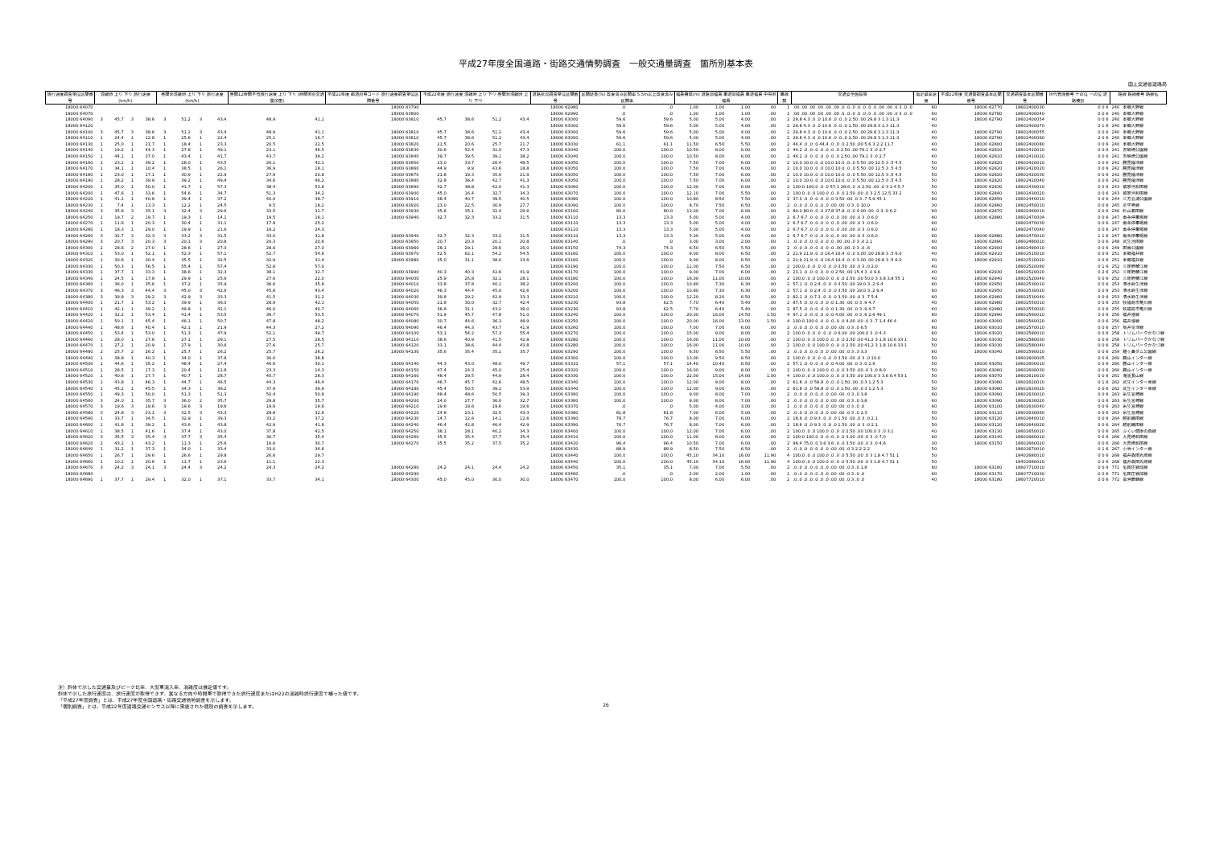平成27年度全国道路・街路交通情勢調査　一般交通量調査　箇所別基本表
国土交通省道路局
| 旅行速度調査単位区間番号 | 混雑時 上り 下り 旅行速度(km/h) | | | | 昼間非混雑時 上り 下り 旅行速度(km/h) | | | | 昼間12時間平均旅行速度 上り 下り (時間帯別交通量加重) | | 平成22年度 都道府県コード 旅行速度調査単位区間番号 | 平成22年度 旅行速度 混雑時 上り 下り 昼間非混雑時 上り 下り | | | | 道路状況調査単位区間番号 | 区間延長(%) 改良済み区間率 5.5m以上改良済み区間率 | | 幅員構成(m) 道路部幅員 車道部幅員 車道幅員 中央帯幅員 | | | | 車線数 | 交通安全施設等 | 指定最高速度 | 平成22年度 交通量調査基本区間番号 | 交通調査基本区間番号 | 世代管理番号 十の位 一の位 道路種別 | 路線 路線番号 路線名 | |
| --- | --- | --- | --- | --- | --- | --- | --- | --- | --- | --- | --- | --- | --- | --- | --- | --- | --- | --- | --- | --- | --- | --- | --- | --- | --- | --- | --- | --- | --- | --- |
| 18000 64070 | | | | | | | | | | | 18000 63790 | | | | | 18000 62980 | .0 | .0 | 1.00 | 1.00 | 1.00 | .00 | 1 | .00 .00 .00 .00 .00 .00 .0 .0 .0 .0 .0 .0 .0 .00 .00 .0 3 .0 .0 | 60 | 18000 62770 | 18602400030 | 0 0 6 | 240 | 本郷大野線 |
| 18000 64070 | | | | | | | | | | | 18000 63800 | | | | | 18000 62990 | .0 | .0 | 1.00 | 1.00 | 1.00 | .00 | 1 | .00 .00 .00 .00 .00 .00 .0 .0 .0 .0 .0 .0 .0 .00 .00 .0 3 .0 .0 | 60 | 18000 62780 | 18602400040 | 0 0 6 | 240 | 本郷大野線 |
| 18000 64090 | 3 | 45.7 | 3 | 38.6 | 3 | 51.2 | 3 | 43.4 | 48.9 | 41.1 | 18000 63810 | 45.7 | 38.6 | 51.2 | 43.4 | 18000 63000 | 59.6 | 59.6 | 5.00 | 5.00 | 4.00 | .00 | 2 | 29.8 4.3 .0 .0 10.6 .0 .0 .0 2.50 .00 29.8 3 1.3 11.3 | 40 | 18000 62790 | 18602400054 | 0 0 6 | 240 | 本郷大野線 |
| 18000 64120 | | | | | | | | | | | | | | | | 18000 63000 | 59.6 | 59.6 | 5.00 | 5.00 | 4.00 | .00 | 2 | 29.8 4.3 .0 .0 10.6 .0 .0 .0 2.50 .00 29.8 3 1.3 11.3 | 40 | | 18602400070 | 0 1 6 | 240 | 本郷大野線 |
| 18000 64100 | 3 | 45.7 | 3 | 38.6 | 3 | 51.2 | 3 | 43.4 | 48.9 | 41.1 | 18000 63810 | 45.7 | 38.6 | 51.2 | 43.4 | 18000 63000 | 59.6 | 59.6 | 5.00 | 5.00 | 4.00 | .00 | 2 | 29.8 4.3 .0 .0 10.6 .0 .0 .0 2.50 .00 29.8 3 1.3 11.3 | 40 | 18000 62790 | 18602400055 | 0 0 6 | 240 | 本郷大野線 |
| 18000 64110 | 1 | 24.4 | 1 | 12.8 | 1 | 25.6 | 1 | 22.4 | 25.1 | 16.7 | 18000 63810 | 45.7 | 38.6 | 51.2 | 43.4 | 18000 63000 | 59.6 | 59.6 | 5.00 | 5.00 | 4.00 | .00 | 2 | 29.8 4.3 .0 .0 10.6 .0 .0 .0 2.50 .00 29.8 3 1.3 11.3 | 40 | 18000 62790 | 18602400060 | 2 0 6 | 240 | 本郷大野線 |
| 18000 64130 | 1 | 25.0 | 1 | 21.7 | 1 | 18.4 | 1 | 23.3 | 20.5 | 22.5 | 18000 63820 | 21.5 | 20.6 | 25.7 | 21.7 | 18000 63030 | 61.1 | 61.1 | 11.50 | 6.50 | 5.50 | .00 | 2 | 44.4 .0 .0 .0 44.4 .0 .0 .0 2.50 .00 5.6 3 2.2 11.7 | 40 | 18000 62800 | 18602400080 | 0 0 6 | 240 | 本郷大野線 |
| 18000 64140 | 1 | 19.2 | 1 | 44.3 | 1 | 27.8 | 1 | 49.1 | 23.1 | 46.5 | 18000 63830 | 30.6 | 52.4 | 31.0 | 47.3 | 18000 63040 | 100.0 | 100.0 | 10.50 | 8.00 | 6.00 | .00 | 2 | 44.2 .0 .0 .0 .0 .0 .0 .0 2.50 .00 79.1 3 .0 2.7 | 40 | 18000 62810 | 18602410010 | 0 0 6 | 241 | 赤礁崎公園線 |
| 18000 64150 | 1 | 44.1 | 1 | 37.0 | 1 | 43.4 | 1 | 41.7 | 43.7 | 39.2 | 18000 63840 | 39.7 | 39.5 | 39.1 | 38.2 | 18000 63040 | 100.0 | 100.0 | 10.50 | 8.00 | 6.00 | .00 | 2 | 44.2 .0 .0 .0 .0 .0 .0 .0 2.50 .00 79.1 3 .0 2.7 | 40 | 18000 62810 | 18602410020 | 0 0 6 | 241 | 赤礁崎公園線 |
| 18000 64160 | 1 | 23.2 | 1 | 39.2 | 1 | 28.0 | 1 | 43.5 | 26.1 | 42.1 | 18000 63850 | 23.0 | 33.7 | 26.4 | 48.5 | 18000 63050 | 100.0 | 100.0 | 7.50 | 7.00 | 6.00 | .00 | 2 | 10.0 10.0 .0 .0 10.0 10.0 .0 .0 5.50 .00 12.5 3 .5 4.5 | 50 | 18000 62820 | 18602420010 | 0 0 6 | 242 | 勝見稲津線 |
| 18000 64170 | 1 | 34.1 | 1 | 10.4 | 1 | 38.5 | 1 | 26.1 | 36.9 | 18.1 | 18000 63860 | 44.9 | 9.9 | 43.6 | 18.8 | 18000 63050 | 100.0 | 100.0 | 7.50 | 7.00 | 6.00 | .00 | 2 | 10.0 10.0 .0 .0 10.0 10.0 .0 .0 5.50 .00 12.5 3 .5 4.5 | 50 | 18000 62820 | 18602420020 | 0 0 6 | 242 | 勝見稲津線 |
| 18000 64180 | 1 | 23.0 | 1 | 17.1 | 1 | 30.9 | 1 | 22.9 | 27.6 | 20.8 | 18000 63870 | 21.8 | 19.3 | 35.6 | 21.9 | 18000 63050 | 100.0 | 100.0 | 7.50 | 7.00 | 6.00 | .00 | 2 | 10.0 10.0 .0 .0 10.0 10.0 .0 .0 5.50 .00 12.5 3 .5 4.5 | 50 | 18000 62820 | 18602420030 | 0 0 6 | 242 | 勝見稲津線 |
| 18000 64190 | 1 | 28.2 | 1 | 39.9 | 1 | 39.2 | 1 | 49.4 | 34.6 | 46.2 | 18000 63880 | 32.8 | 36.4 | 42.7 | 41.3 | 18000 63050 | 100.0 | 100.0 | 7.50 | 7.00 | 6.00 | .00 | 2 | 10.0 10.0 .0 .0 10.0 10.0 .0 .0 5.50 .00 12.5 3 .5 4.5 | 50 | 18000 62820 | 18602420040 | 0 0 6 | 242 | 勝見稲津線 |
| 18000 64200 | 1 | 35.0 | 1 | 50.0 | 1 | 41.7 | 1 | 57.3 | 38.4 | 53.8 | 18000 63890 | 42.7 | 38.8 | 42.0 | 41.3 | 18000 63060 | 100.0 | 100.0 | 12.00 | 7.00 | 6.00 | .00 | 2 | 100.0 100.0 .0 .0 57.1 28.6 .0 .0 2.50 .00 .0 3 1.4 5.7 | 50 | 18000 62830 | 18602430010 | 0 0 6 | 243 | 領家河和田線 |
| 18000 64200 | 1 | 47.6 | 1 | 33.6 | 1 | 54.6 | 1 | 34.7 | 51.3 | 34.2 | 18000 63900 | 45.0 | 16.4 | 32.7 | 34.3 | 18000 63070 | 100.0 | 100.0 | 12.10 | 7.00 | 5.50 | .00 | 2 | 100.0 .0 .0 100.0 .0 .0 .0 2.50 .00 .0 3 2.5 12.5 33 2 | 50 | 18000 62840 | 18602430020 | 0 0 6 | 243 | 領家河和田線 |
| 18000 64220 | 1 | 41.1 | 1 | 40.8 | 1 | 39.4 | 1 | 37.2 | 40.0 | 38.7 | 18000 63910 | 38.4 | 40.7 | 39.5 | 40.5 | 18000 63080 | 100.0 | 100.0 | 10.80 | 8.50 | 7.50 | .00 | 2 | 37.0 .0 .0 .0 .0 .0 .0 3.50 .00 .0 3 .7 5.9 45 1 | 60 | 18000 62850 | 18602440010 | 0 0 6 | 244 | 三方五湖公園線 |
| 18000 64230 | 1 | 7.4 | 1 | 13.3 | 1 | 12.2 | 1 | 24.5 | 9.5 | 18.2 | 18000 63920 | 23.0 | 22.5 | 30.9 | 27.7 | 18000 63090 | 100.0 | 100.0 | 8.70 | 7.50 | 6.50 | .00 | 2 | .0 .0 .0 .0 .0 .0 .0 .00 .00 .0 3 .0 10.0 | 30 | 18000 62860 | 18602450010 | 0 0 6 | 245 | 永平寺線 |
| 18000 64240 | 3 | 35.6 | 3 | 35.1 | 3 | 32.4 | 3 | 29.6 | 33.5 | 31.7 | 18000 63930 | 35.6 | 35.1 | 32.4 | 29.6 | 18000 63100 | 80.0 | 80.0 | 13.00 | 7.00 | 6.00 | .00 | 2 | 80.0 80.0 .0 .0 37.8 37.8 .0 .0 4.00 .00 .0 3 .0 6.2 | 60 | 18000 62870 | 18602460010 | 0 0 6 | 246 | 杉山兼田線 |
| 18000 64250 | 1 | 19.7 | 2 | 19.7 | 1 | 19.3 | 1 | 14.1 | 19.5 | 16.1 | 18000 63940 | 32.7 | 32.3 | 33.2 | 31.5 | 18000 63110 | 13.3 | 13.3 | 5.00 | 5.00 | 4.00 | .00 | 2 | 6.7 6.7 .0 .0 .0 .0 .0 .0 .00 .00 .0 3 .0 6.0 | 60 | 18000 62880 | 18602470004 | 0 0 6 | 247 | 南条停車場線 |
| 18000 64270 | 1 | 11.6 | 1 | 20.3 | 1 | 30.4 | 1 | 31.1 | 17.8 | 25.2 | | | | | | 18000 63110 | 13.3 | 13.3 | 5.00 | 5.00 | 4.00 | .00 | 2 | 6.7 6.7 .0 .0 .0 .0 .0 .0 .00 .00 .0 3 .0 6.0 | 60 | | 18602470030 | 0 0 6 | 247 | 南条停車場線 |
| 18000 64280 | 1 | 18.3 | 1 | 29.0 | 1 | 19.9 | 1 | 21.6 | 19.2 | 24.3 | | | | | | 18000 63110 | 13.3 | 13.3 | 5.00 | 5.00 | 4.00 | .00 | 2 | 6.7 6.7 .0 .0 .0 .0 .0 .0 .00 .00 .0 3 .0 6.0 | 60 | | 18602470040 | 0 0 6 | 247 | 南条停車場線 |
| 18000 64260 | 3 | 32.7 | 3 | 32.3 | 3 | 33.2 | 3 | 31.5 | 33.0 | 31.8 | 18000 63940 | 32.7 | 32.3 | 33.2 | 31.5 | 18000 63110 | 13.3 | 13.3 | 5.00 | 5.00 | 4.00 | .00 | 2 | 6.7 6.7 .0 .0 .0 .0 .0 .0 .00 .00 .0 3 .0 6.0 | 60 | 18000 62880 | 18602470010 | 1 1 6 | 247 | 南条停車場線 |
| 18000 64290 | 3 | 20.7 | 3 | 20.3 | 3 | 20.1 | 3 | 20.8 | 20.3 | 20.6 | 18000 63950 | 20.7 | 20.3 | 20.1 | 20.8 | 18000 63140 | .0 | .0 | 3.00 | 3.00 | 2.00 | .00 | 1 | .0 .0 .0 .0 .0 .0 .0 .0 .00 .00 .0 3 .0 2.1 | 60 | 18000 62890 | 18602480010 | 0 0 6 | 248 | 武生池田線 |
| 18000 64300 | 2 | 28.6 | 2 | 27.0 | 1 | 28.6 | 1 | 27.0 | 28.6 | 27.0 | 18000 63960 | 28.1 | 29.1 | 28.6 | 26.0 | 18000 63150 | 74.3 | 74.3 | 6.50 | 6.50 | 5.50 | .00 | 2 | .0 .0 .0 .0 .0 .0 .0 .0 .00 .00 .0 3 .0 .6 | 60 | 18000 62900 | 18602490010 | 0 0 6 | 249 | 田烏公園線 |
| 18000 64310 | 1 | 53.0 | 1 | 52.1 | 1 | 52.3 | 1 | 57.1 | 52.7 | 54.6 | 18000 63970 | 52.5 | 62.1 | 54.2 | 54.5 | 18000 63160 | 100.0 | 100.0 | 9.00 | 8.00 | 6.50 | .00 | 2 | 21.9 21.9 .0 .0 16.4 16.4 .0 .0 3.00 .00 28.8 3 .5 6.0 | 40 | 18000 62910 | 18602510010 | 0 0 6 | 251 | 本郷福井線 |
| 18000 64320 | 1 | 30.6 | 1 | 30.4 | 1 | 35.5 | 1 | 32.5 | 32.9 | 31.4 | 18000 63980 | 35.0 | 31.1 | 38.0 | 33.6 | 18000 63160 | 100.0 | 100.0 | 9.00 | 8.00 | 6.50 | .00 | 2 | 21.9 21.9 .0 .0 16.4 16.4 .0 .0 3.00 .00 28.8 3 .5 6.0 | 40 | 18000 62910 | 18602510020 | 0 0 6 | 251 | 本郷福井線 |
| 18000 64330 | 1 | 50.3 | 1 | 56.5 | 1 | 55.4 | 1 | 57.4 | 52.6 | 57.0 | | | | | | 18000 63190 | 100.0 | 100.0 | 11.00 | 7.50 | 6.50 | .00 | 2 | 100.0 .0 .0 .0 .0 .0 .0 3.50 .00 .0 3 .0 2.0 | 40 | | 18602520060 | 0 1 6 | 252 | 三尾野鯖江線 |
| 18000 64330 | 1 | 37.7 | 1 | 33.3 | 1 | 38.6 | 1 | 32.3 | 38.1 | 32.7 | 18000 63990 | 40.3 | 40.3 | 42.6 | 41.9 | 18000 63170 | 100.0 | 100.0 | 9.00 | 7.00 | 6.00 | .00 | 2 | 23.1 .0 .0 .0 .0 .0 .0 2.50 .00 15.4 3 .0 9.6 | 40 | 18000 62930 | 18602520020 | 0 2 6 | 252 | 三尾野鯖江線 |
| 18000 64340 | 1 | 24.5 | 1 | 17.8 | 1 | 29.9 | 1 | 25.6 | 27.6 | 22.0 | 18000 64000 | 25.9 | 25.8 | 32.1 | 28.1 | 18000 63180 | 100.0 | 100.0 | 16.00 | 11.00 | 10.00 | .00 | 2 | 100.0 .0 .0 100.0 .0 .0 .0 2.50 .00 50.0 3 3.8 3.8 55 1 | 40 | 18000 62940 | 18602520040 | 0 0 6 | 252 | 三尾野鯖江線 |
| 18000 64360 | 1 | 36.0 | 1 | 35.6 | 1 | 37.2 | 1 | 35.9 | 36.6 | 35.8 | 18000 64010 | 33.8 | 37.8 | 40.1 | 38.2 | 18000 63200 | 100.0 | 100.0 | 10.80 | 7.30 | 6.30 | .00 | 2 | 57.1 .0 .0 2.4 .0 .0 .0 3.50 .00 19.0 3 .2 6.4 | 60 | 18000 62950 | 18602530010 | 0 0 6 | 253 | 清水麻生津線 |
| 18000 64370 | 3 | 46.3 | 3 | 44.4 | 3 | 45.0 | 3 | 42.6 | 45.6 | 43.4 | 18000 64020 | 46.3 | 44.4 | 45.0 | 42.6 | 18000 63200 | 100.0 | 100.0 | 10.80 | 7.30 | 6.30 | .00 | 2 | 57.1 .0 .0 2.4 .0 .0 .0 3.50 .00 19.0 3 .2 6.4 | 60 | 18000 62950 | 18602530020 | 0 0 6 | 253 | 清水麻生津線 |
| 18000 64380 | 3 | 39.8 | 3 | 29.2 | 3 | 42.9 | 3 | 33.3 | 41.5 | 31.2 | 18000 64030 | 39.8 | 29.2 | 42.9 | 33.3 | 18000 63210 | 100.0 | 100.0 | 12.20 | 8.20 | 6.50 | .00 | 2 | 82.1 .0 .0 7.1 .0 .0 .0 3.50 .00 .0 3 .7 5.4 | 60 | 18000 62960 | 18602530040 | 0 0 6 | 253 | 清水麻生津線 |
| 18000 64400 | 1 | 21.7 | 1 | 53.2 | 1 | 39.9 | 1 | 36.0 | 28.9 | 42.1 | 18000 64050 | 21.8 | 30.0 | 32.7 | 42.4 | 18000 63230 | 93.8 | 62.5 | 7.70 | 6.40 | 5.40 | .00 | 2 | 87.5 .0 .0 .0 .0 .0 .0 1.30 .00 .0 3 .9 4.7 | 40 | 18000 62980 | 18602550010 | 0 0 6 | 255 | 牧福島市荒川線 |
| 18000 64410 | 1 | 42.1 | 1 | 39.2 | 1 | 49.8 | 1 | 42.1 | 46.0 | 40.7 | 18000 64060 | 36.6 | 31.1 | 43.2 | 36.0 | 18000 63230 | 93.8 | 62.5 | 7.70 | 6.40 | 5.40 | .00 | 2 | 87.5 .0 .0 .0 .0 .0 .0 1.30 .00 .0 3 .9 4.7 | 40 | 18000 62980 | 18602550020 | 0 0 6 | 255 | 牧福島市荒川線 |
| 18000 64420 | 1 | 32.2 | 1 | 53.4 | 1 | 41.4 | 1 | 53.5 | 36.7 | 53.5 | 18000 64070 | 51.9 | 45.7 | 47.8 | 51.0 | 18000 63240 | 100.0 | 100.0 | 20.00 | 16.00 | 14.50 | 1.50 | 4 | 97.1 .0 .0 .0 .0 .0 .0 4.00 .00 .0 3 .6 2.6 49 1 | 60 | 18000 62990 | 18602560010 | 0 0 6 | 256 | 福井港線 |
| 18000 64420 | 1 | 50.1 | 1 | 45.4 | 1 | 46.1 | 1 | 50.7 | 47.8 | 48.2 | 18000 64080 | 30.7 | 44.6 | 36.3 | 48.9 | 18000 63250 | 100.0 | 100.0 | 20.00 | 16.00 | 13.00 | 1.50 | 4 | 100.0 100.0 .0 .0 .0 .0 .0 4.00 .00 .0 3 .7 1.4 46 4 | 60 | 18000 63000 | 18602560020 | 0 0 6 | 256 | 福井港線 |
| 18000 64440 | 1 | 48.6 | 1 | 40.4 | 1 | 42.1 | 1 | 21.9 | 44.3 | 27.2 | 18000 64090 | 46.4 | 44.3 | 43.7 | 41.9 | 18000 63260 | 100.0 | 100.0 | 7.00 | 7.00 | 6.00 | .00 | 2 | .0 .0 .0 .0 .0 .0 .0 .00 .00 .0 3 .0 6.5 | 60 | 18000 63010 | 18602570010 | 0 0 6 | 257 | 坂井金津線 |
| 18000 64450 | 1 | 53.4 | 1 | 53.0 | 1 | 51.3 | 1 | 47.9 | 52.1 | 49.7 | 18000 64100 | 53.1 | 54.2 | 57.3 | 55.4 | 18000 63270 | 100.0 | 100.0 | 15.00 | 9.00 | 8.00 | .00 | 2 | 100.0 .0 .0 .0 .0 .0 .0 6.00 .00 100.0 3 .0 4.3 | 60 | 18000 63020 | 18602580010 | 0 0 6 | 258 | トリムパークかなづ線 |
| 18000 64460 | 1 | 28.0 | 1 | 27.6 | 1 | 27.1 | 1 | 29.1 | 27.5 | 28.5 | 18000 64110 | 38.6 | 40.9 | 41.5 | 42.8 | 18000 63280 | 100.0 | 100.0 | 16.00 | 11.00 | 10.00 | .00 | 2 | 100.0 .0 .0 100.0 .0 .0 .0 2.50 .00 41.2 3 1.8 10.6 33 1 | 50 | 18000 63030 | 18602580030 | 0 0 6 | 258 | トリムパークかなづ線 |
| 18000 64470 | 1 | 27.2 | 1 | 20.9 | 1 | 27.9 | 1 | 30.6 | 27.6 | 25.7 | 18000 64120 | 33.1 | 38.6 | 44.4 | 43.8 | 18000 63280 | 100.0 | 100.0 | 16.00 | 11.00 | 10.00 | .00 | 2 | 100.0 .0 .0 100.0 .0 .0 .0 2.50 .00 41.2 3 1.8 10.6 33 1 | 50 | 18000 63030 | 18602580040 | 0 0 6 | 258 | トリムパークかなづ線 |
| 18000 64480 | 2 | 25.7 | 2 | 26.2 | 1 | 25.7 | 1 | 26.2 | 25.7 | 26.2 | 18000 64130 | 35.6 | 35.4 | 35.1 | 35.7 | 18000 63290 | 100.0 | 100.0 | 6.50 | 6.50 | 5.50 | .00 | 2 | .0 .0 .0 .0 .0 .0 .0 .00 .00 .0 3 .3 3.3 | 60 | 18000 63040 | 18602590010 | 0 0 6 | 259 | 龍ヶ鼻ダム公園線 |
| 18000 64490 | 1 | 38.8 | 1 | 40.3 | 1 | 34.0 | 1 | 37.8 | 36.0 | 38.8 | | | | | | 18000 63300 | 100.0 | 100.0 | 13.00 | 9.50 | 6.50 | .00 | 2 | 100.0 .0 .0 .0 .0 .0 .0 3.50 .00 .0 3 .0 10.0 | 50 | | 18602600005 | 0 0 6 | 260 | 勝山インター線 |
| 18000 64500 | 1 | 44.6 | 1 | 35.2 | 1 | 48.4 | 1 | 27.4 | 46.6 | 30.1 | 18000 64140 | 44.3 | 43.0 | 48.0 | 49.7 | 18000 63310 | 57.1 | 57.1 | 14.40 | 10.40 | 6.50 | .00 | 2 | 57.1 .0 .0 .0 .0 .0 .0 4.00 .00 .0 3 .0 2.9 | 50 | 18000 63050 | 18602600010 | 0 0 6 | 260 | 勝山インター線 |
| 18000 64510 | 1 | 28.5 | 1 | 17.3 | 1 | 20.4 | 1 | 12.8 | 23.3 | 14.3 | 18000 64150 | 47.4 | 24.3 | 45.0 | 25.4 | 18000 63320 | 100.0 | 100.0 | 16.00 | 9.00 | 8.00 | .00 | 2 | 100.0 .0 .0 100.0 .0 .0 .0 3.50 .00 .0 3 .0 8.0 | 50 | 18000 63060 | 18602600030 | 0 0 6 | 260 | 勝山インター線 |
| 18000 64520 | 1 | 40.6 | 1 | 27.7 | 1 | 40.7 | 1 | 28.7 | 40.7 | 28.3 | 18000 64160 | 48.4 | 29.5 | 44.9 | 28.4 | 18000 63330 | 100.0 | 100.0 | 22.00 | 15.00 | 14.00 | 1.00 | 4 | 100.0 .0 .0 100.0 .0 .0 .0 3.50 .00 100.0 3 3.6 6.4 53 1 | 50 | 18000 63070 | 18602610010 | 0 0 6 | 261 | 滝波長山線 |
| 18000 64530 | 1 | 43.8 | 1 | 46.3 | 1 | 44.7 | 1 | 46.5 | 44.3 | 46.4 | 18000 64170 | 46.7 | 45.7 | 42.6 | 48.5 | 18000 63340 | 100.0 | 100.0 | 12.00 | 9.00 | 8.00 | .00 | 2 | 61.8 .0 .0 58.8 .0 .0 .0 1.50 .00 .0 3 1.2 5.3 | 50 | 18000 63080 | 18602620010 | 0 1 6 | 262 | 武生インター東線 |
| 18000 64540 | 1 | 45.2 | 1 | 45.5 | 1 | 34.3 | 1 | 36.2 | 37.9 | 39.9 | 18000 64180 | 45.4 | 50.5 | 39.1 | 53.9 | 18000 63340 | 100.0 | 100.0 | 12.00 | 9.00 | 8.00 | .00 | 2 | 61.8 .0 .0 58.8 .0 .0 .0 1.50 .00 .0 3 1.2 5.3 | 50 | 18000 63080 | 18602620020 | 0 0 6 | 262 | 武生インター東線 |
| 18000 64550 | 1 | 49.3 | 1 | 50.0 | 1 | 51.3 | 1 | 51.3 | 50.4 | 50.8 | 18000 64190 | 48.4 | 48.6 | 50.5 | 39.3 | 18000 63360 | 100.0 | 100.0 | 9.00 | 8.00 | 7.00 | .00 | 2 | .0 .0 .0 .0 .0 .0 .0 .00 .00 .0 3 .0 3.8 | 60 | 18000 63090 | 18602630010 | 0 0 6 | 263 | 糸生宮崎線 |
| 18000 64560 | 3 | 24.0 | 1 | 35.7 | 3 | 36.0 | 2 | 35.7 | 29.8 | 35.7 | 18000 64200 | 24.0 | 27.7 | 36.0 | 32.7 | 18000 63360 | 100.0 | 100.0 | 9.00 | 8.00 | 7.00 | .00 | 2 | .0 .0 .0 .0 .0 .0 .0 .00 .00 .0 3 .0 3.8 | 60 | 18000 63090 | 18602630020 | 0 0 6 | 263 | 糸生宮崎線 |
| 18000 64570 | 3 | 19.6 | 3 | 19.6 | 3 | 19.6 | 3 | 19.6 | 19.6 | 19.6 | 18000 64210 | 19.6 | 19.6 | 19.6 | 19.6 | 18000 63370 | .0 | .0 | 5.00 | 4.00 | 3.00 | .00 | 1 | .0 .0 .0 .0 .0 .0 .0 .00 .00 .0 3 .0 .0 | 60 | 18000 63100 | 18602630040 | 0 0 6 | 263 | 糸生宮崎線 |
| 18000 64580 | 3 | 24.8 | 3 | 23.1 | 3 | 32.5 | 3 | 43.3 | 28.8 | 32.6 | 18000 64220 | 24.8 | 23.1 | 32.5 | 43.3 | 18000 63380 | 81.8 | 81.8 | 7.00 | 6.00 | 5.00 | .00 | 2 | .0 .0 .0 .0 .0 .0 .0 .00 .00 .0 3 .0 2.3 | 50 | 18000 63110 | 18602630060 | 0 0 6 | 263 | 糸生宮崎線 |
| 18000 64590 | 1 | 33.7 | 1 | 34.5 | 1 | 32.9 | 1 | 39.3 | 33.2 | 37.2 | 18000 64230 | 14.7 | 12.6 | 14.1 | 12.6 | 18000 63390 | 76.7 | 76.7 | 8.00 | 7.00 | 6.00 | .00 | 2 | 18.6 .0 .0 9.3 .0 .0 .0 1.50 .00 .0 3 .0 2.1 | 50 | 18000 63120 | 18602640010 | 0 0 6 | 264 | 越前織田線 |
| 18000 64600 | 1 | 41.8 | 1 | 39.2 | 1 | 43.6 | 1 | 43.8 | 42.9 | 41.8 | 18000 64240 | 46.4 | 42.8 | 46.4 | 42.9 | 18000 63390 | 76.7 | 76.7 | 8.00 | 7.00 | 6.00 | .00 | 2 | 18.6 .0 .0 9.3 .0 .0 .0 1.50 .00 .0 3 .0 2.1 | 50 | 18000 63120 | 18602640020 | 0 0 6 | 264 | 越前織田線 |
| 18000 64610 | 1 | 38.5 | 1 | 41.6 | 1 | 37.4 | 1 | 43.0 | 37.8 | 42.5 | 18000 64250 | 36.1 | 28.1 | 40.2 | 34.3 | 18000 63400 | 100.0 | 100.0 | 12.00 | 7.00 | 6.00 | .00 | 2 | 100.0 .0 .0 100.0 .0 .0 .0 2.50 .00 100.0 3 .0 3.1 | 40 | 18000 63130 | 18602650010 | 0 0 6 | 265 | ふくい健康の森線 |
| 18000 64620 | 3 | 35.5 | 3 | 35.4 | 3 | 37.7 | 3 | 35.4 | 36.7 | 35.4 | 18000 64260 | 35.5 | 35.4 | 37.7 | 35.4 | 18000 63410 | 100.0 | 100.0 | 11.00 | 8.00 | 6.00 | .00 | 2 | 100.0 100.0 .0 .0 .0 .0 .0 3.00 .00 .0 3 .0 7.0 | 60 | 18000 63140 | 18602660010 | 0 0 6 | 266 | 大見崎和田線 |
| 18000 64620 | 2 | 43.2 | 1 | 43.2 | 1 | 11.3 | 1 | 25.6 | 16.6 | 30.7 | 18000 64270 | 35.5 | 35.2 | 37.5 | 35.2 | 18000 63420 | 96.4 | 96.4 | 10.50 | 7.00 | 6.00 | .00 | 2 | 96.4 75.0 .0 3.6 3.6 .0 .0 3.50 .00 .0 3 .0 4.6 | 30 | 18000 63150 | 18602660020 | 0 0 6 | 266 | 大見崎和田線 |
| 18000 64640 | 1 | 31.2 | 1 | 37.3 | 1 | 34.0 | 1 | 33.4 | 33.0 | 34.6 | | | | | | 18000 63430 | 88.9 | 88.9 | 8.50 | 7.50 | 6.50 | .00 | 2 | .0 .0 .0 .0 .0 .0 .0 .00 .00 .0 3 2.2 2.2 | 50 | | 18602670010 | 0 1 6 | 267 | 小浜インター線 |
| 18000 64650 | 1 | 26.7 | 1 | 29.6 | 1 | 26.6 | 1 | 29.8 | 26.6 | 29.7 | | | | | | 18000 63440 | 100.0 | 100.0 | 45.10 | 34.10 | 16.00 | 11.90 | 4 | 100.0 .0 .0 100.0 .0 .0 .0 5.50 .00 .0 3 1.8 4.7 51 1 | 50 | | 18402680010 | 0 0 6 | 268 | 福井森田丸岡線 |
| 18000 64660 | 1 | 10.2 | 1 | 20.6 | 1 | 11.7 | 1 | 23.6 | 11.1 | 22.3 | | | | | | 18000 63440 | 100.0 | 100.0 | 45.10 | 34.10 | 16.00 | 11.90 | 4 | 100.0 .0 .0 100.0 .0 .0 .0 5.50 .00 .0 3 1.8 4.7 51 1 | 50 | | 18402680020 | 0 0 6 | 268 | 福井森田丸岡線 |
| 18000 64670 | 3 | 24.2 | 3 | 24.1 | 3 | 24.4 | 3 | 24.2 | 24.3 | 24.2 | 18000 64280 | 24.2 | 24.1 | 24.4 | 24.2 | 18000 63450 | 35.1 | 35.1 | 7.00 | 7.00 | 5.50 | .00 | 2 | .0 .0 .0 .0 .0 .0 .0 .00 .00 .0 3 .0 1.8 | 60 | 18000 63160 | 18607710010 | 0 0 6 | 771 | 名田庄線部線 |
| 18000 64680 | | | | | | | | | | | 18000 64290 | | | | | 18000 63460 | .0 | .0 | 2.00 | 2.00 | 1.00 | .00 | 1 | .0 .0 .0 .0 .0 .0 .0 .00 .00 .0 3 .0 .0 | 60 | 18000 63170 | 18607710030 | 0 0 6 | 771 | 名田庄線部線 |
| 18000 64690 | 1 | 37.7 | 1 | 29.4 | 1 | 32.0 | 1 | 37.1 | 33.7 | 34.1 | 18000 64300 | 45.0 | 45.0 | 30.0 | 30.0 | 18000 63470 | 100.0 | 100.0 | 8.00 | 6.00 | 6.00 | .00 | 2 | .0 .0 .0 .0 .0 .0 .0 .00 .00 .0 3 .0 .0 | 40 | 18000 63180 | 18607720010 | 0 0 6 | 772 | 高浜舞鶴線 |
注）斜体で示した交通量及びピーク比率、大型車混入率、混雑度は推定値です。
斜体で示した旅行速度は、旅行速度が取得できず、異なる方向や時間帯で取得できた旅行速度またはH22の混雑時旅行速度で補った値です。
「平成27年度調査」とは、平成27年度全国道路・街路交通情勢調査を示します。
「個別調査」とは、平成22年度道路交通センサス以降に実施された個別の調査を示します。
26